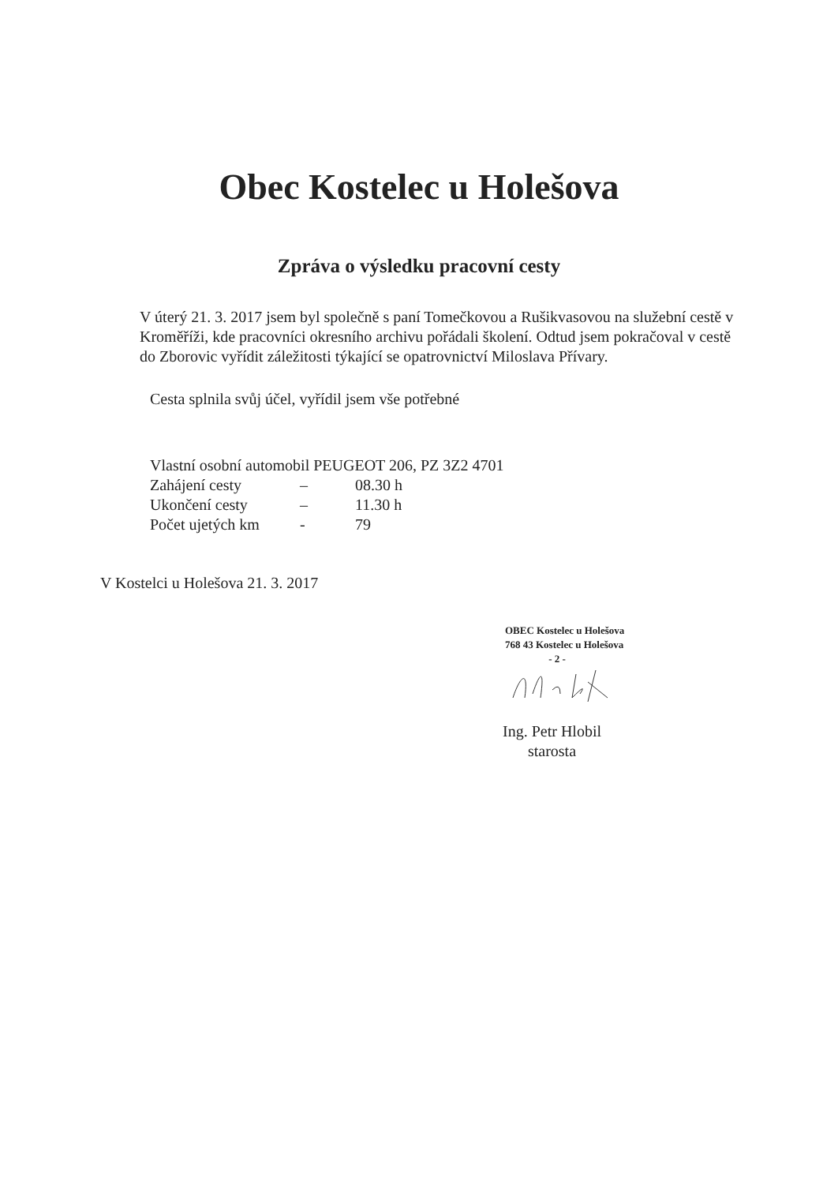Obec Kostelec u Holešova
Zpráva o výsledku pracovní cesty
V úterý 21. 3. 2017 jsem byl společně s paní Tomečkovou a Rušikvasovou na služební cestě v Kroměříži, kde pracovníci okresního archivu pořádali školení. Odtud jsem pokračoval v cestě do Zborovic vyřídit záležitosti týkající se opatrovnictví Miloslava Přívary.
Cesta splnila svůj účel, vyřídil jsem vše potřebné
Vlastní osobní automobil PEUGEOT 206, PZ 3Z2 4701
Zahájení cesty – 08.30 h
Ukončení cesty – 11.30 h
Počet ujetých km - 79
V Kostelci u Holešova 21. 3. 2017
OBEC Kostelec u Holešova
768 43 Kostelec u Holešova
- 2 -
Ing. Petr Hlobil
starosta